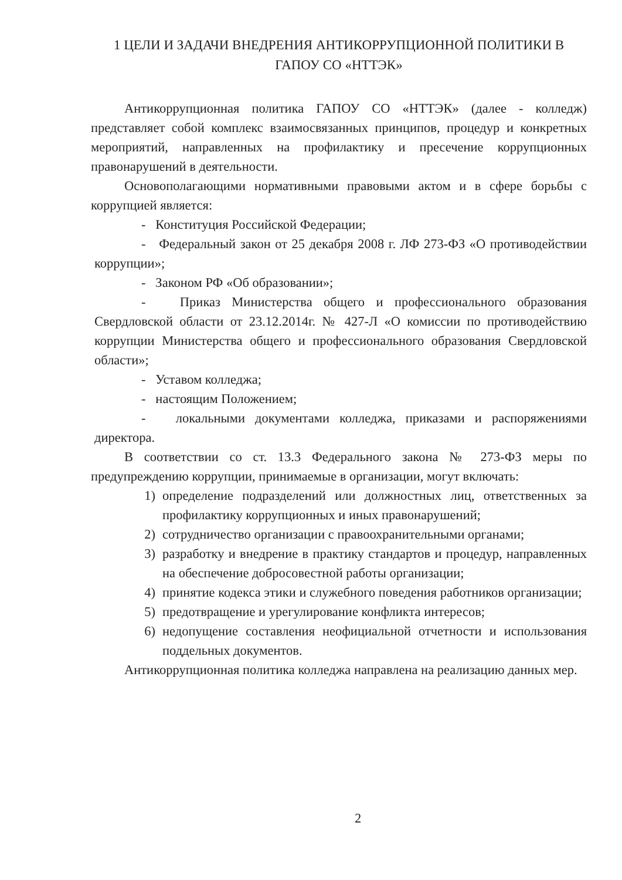1 ЦЕЛИ И ЗАДАЧИ ВНЕДРЕНИЯ АНТИКОРРУПЦИОННОЙ ПОЛИТИКИ В ГАПОУ СО «НТТЭК»
Антикоррупционная политика ГАПОУ СО «НТТЭК» (далее - колледж) представляет собой комплекс взаимосвязанных принципов, процедур и конкретных мероприятий, направленных на профилактику и пресечение коррупционных правонарушений в деятельности.
Основополагающими нормативными правовыми актом и в сфере борьбы с коррупцией является:
- Конституция Российской Федерации;
- Федеральный закон от 25 декабря 2008 г. ЛФ 273-ФЗ «О противодействии коррупции»;
- Законом РФ «Об образовании»;
- Приказ Министерства общего и профессионального образования Свердловской области от 23.12.2014г. № 427-Л «О комиссии по противодействию коррупции Министерства общего и профессионального образования Свердловской области»;
- Уставом колледжа;
- настоящим Положением;
- локальными документами колледжа, приказами и распоряжениями директора.
В соответствии со ст. 13.3 Федерального закона № 273-ФЗ меры по предупреждению коррупции, принимаемые в организации, могут включать:
1) определение подразделений или должностных лиц, ответственных за профилактику коррупционных и иных правонарушений;
2) сотрудничество организации с правоохранительными органами;
3) разработку и внедрение в практику стандартов и процедур, направленных на обеспечение добросовестной работы организации;
4) принятие кодекса этики и служебного поведения работников организации;
5) предотвращение и урегулирование конфликта интересов;
6) недопущение составления неофициальной отчетности и использования поддельных документов.
Антикоррупционная политика колледжа направлена на реализацию данных мер.
2